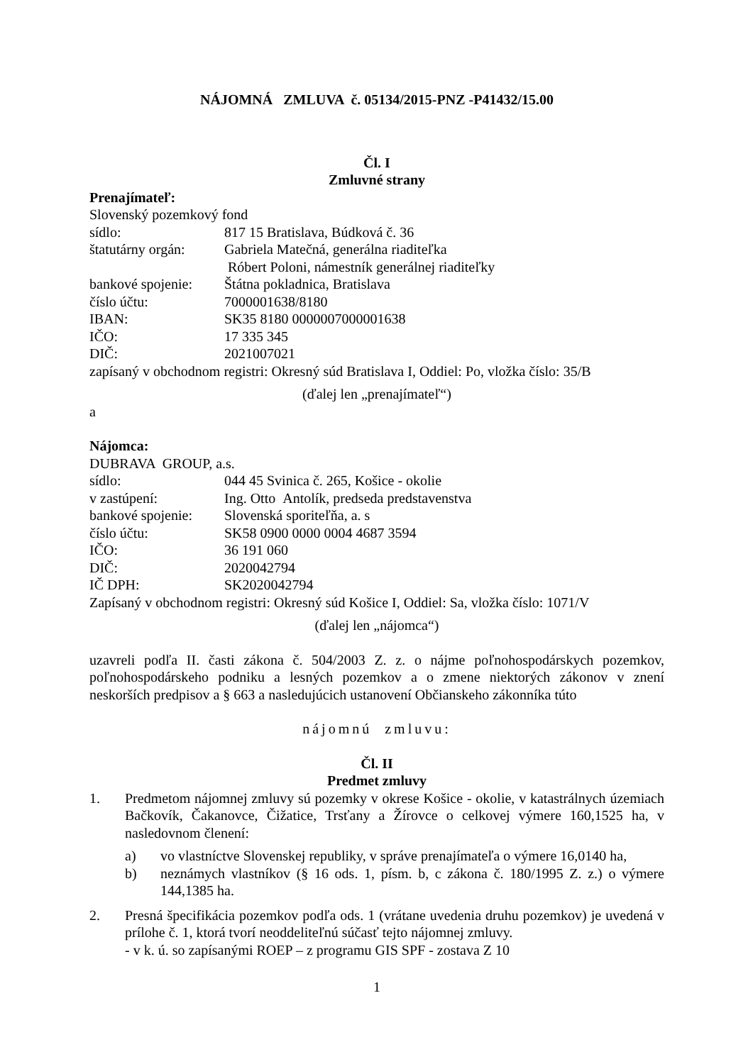NÁJOMNÁ ZMLUVA č. 05134/2015-PNZ -P41432/15.00
Čl. I
Zmluvné strany
Prenajímateľ:
Slovenský pozemkový fond
sídlo: 817 15 Bratislava, Búdková č. 36
štatutárny orgán: Gabriela Matečná, generálna riaditeľka
Róbert Poloni, námestník generálnej riaditeľky
bankové spojenie: Štátna pokladnica, Bratislava
číslo účtu: 7000001638/8180
IBAN: SK35 8180 0000007000001638
IČO: 17 335 345
DIČ: 2021007021
zapísaný v obchodnom registri: Okresný súd Bratislava I, Oddiel: Po, vložka číslo: 35/B
(ďalej len „prenajímateľ“)
a
Nájomca:
DUBRAVA GROUP, a.s.
sídlo: 044 45 Svinica č. 265, Košice - okolie
v zastúpení: Ing. Otto Antolík, predseda predstavenstva
bankové spojenie: Slovenská sporiteľňa, a. s
číslo účtu: SK58 0900 0000 0004 4687 3594
IČO: 36 191 060
DIČ: 2020042794
IČ DPH: SK2020042794
Zapísaný v obchodnom registri: Okresný súd Košice I, Oddiel: Sa, vložka číslo: 1071/V
(ďalej len „nájomca“)
uzavreli podľa II. časti zákona č. 504/2003 Z. z. o nájme poľnohospodárskych pozemkov, poľnohospodárskeho podniku a lesných pozemkov a o zmene niektorých zákonov v znení neskorších predpisov a § 663 a nasledujúcich ustanovení Občianskeho zákonníka túto
nájomnú zmluvu:
Čl. II
Predmet zmluvy
1. Predmetom nájomnej zmluvy sú pozemky v okrese Košice - okolie, v katastrálnych územiach Bačkovík, Čakanovce, Čižatice, Trsťany a Žírovce o celkovej výmere 160,1525 ha, v nasledovnom členení:
a) vo vlastníctve Slovenskej republiky, v správe prenajímateľa o výmere 16,0140 ha,
b) neznámych vlastníkov (§ 16 ods. 1, písm. b, c zákona č. 180/1995 Z. z.) o výmere 144,1385 ha.
2. Presná špecifikácia pozemkov podľa ods. 1 (vrátane uvedenia druhu pozemkov) je uvedená v prílohe č. 1, ktorá tvorí neoddeliteľnú súčasť tejto nájomnej zmluvy.
- v k. ú. so zapísanými ROEP – z programu GIS SPF - zostava Z 10
1